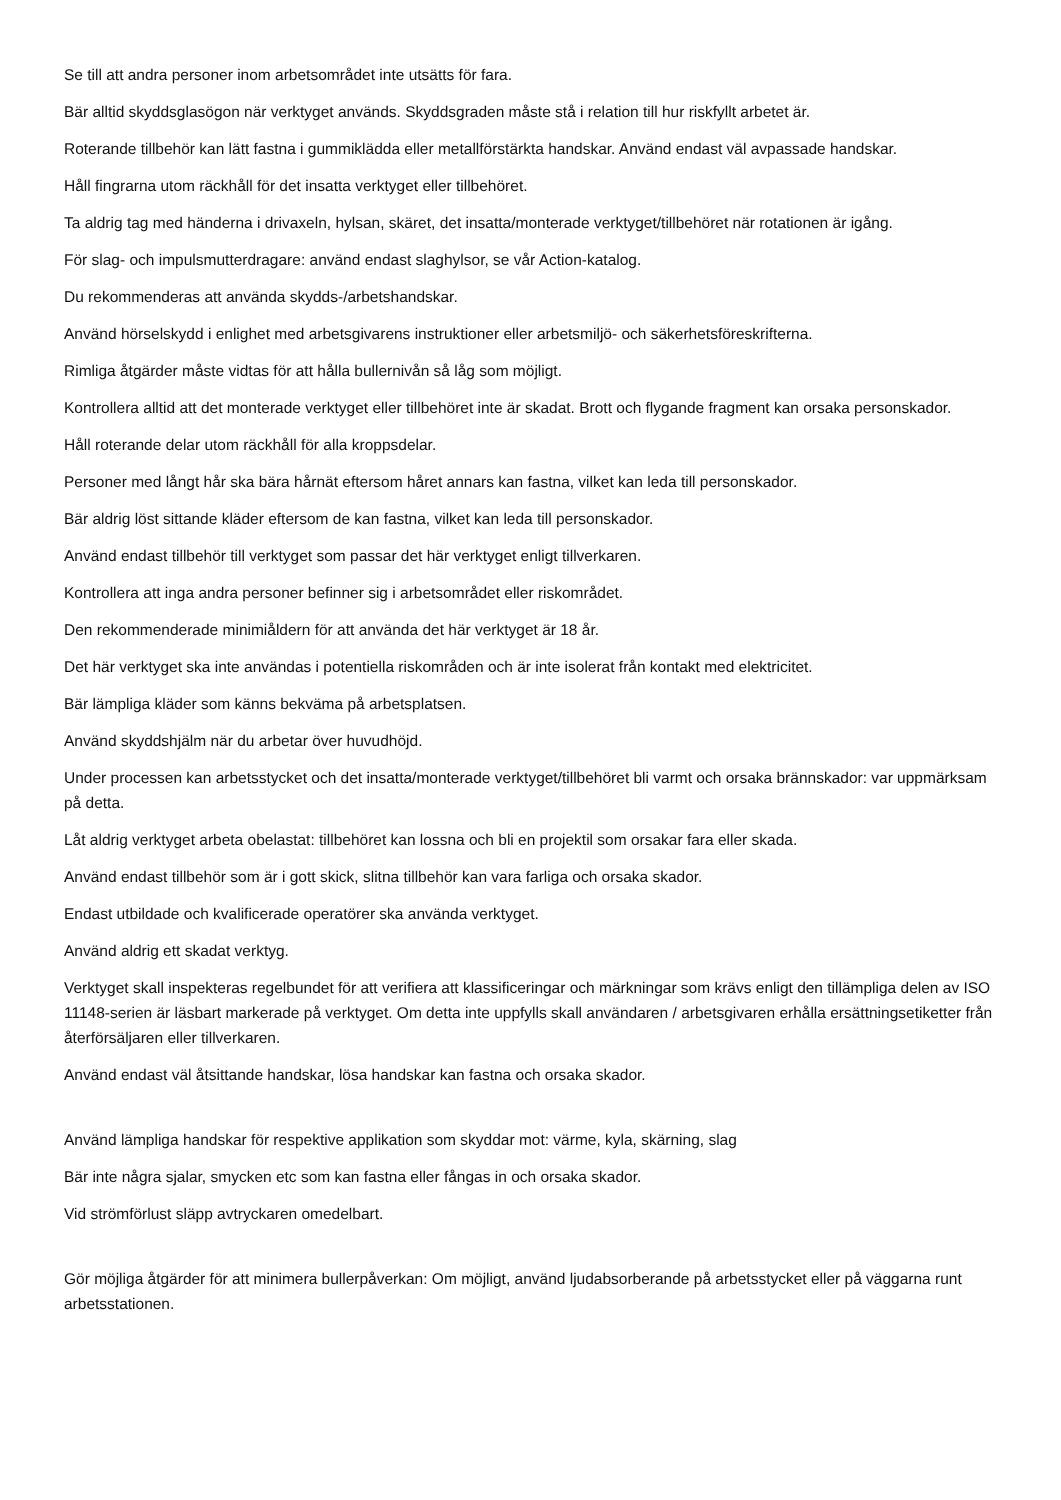Se till att andra personer inom arbetsområdet inte utsätts för fara.
Bär alltid skyddsglasögon när verktyget används. Skyddsgraden måste stå i relation till hur riskfyllt arbetet är.
Roterande tillbehör kan lätt fastna i gummiklädda eller metallförstärkta handskar. Använd endast väl avpassade handskar.
Håll fingrarna utom räckhåll för det insatta verktyget eller tillbehöret.
Ta aldrig tag med händerna i drivaxeln, hylsan, skäret, det insatta/monterade verktyget/tillbehöret när rotationen är igång.
För slag- och impulsmutterdragare: använd endast slaghylsor, se vår Action-katalog.
Du rekommenderas att använda skydds-/arbetshandskar.
Använd hörselskydd i enlighet med arbetsgivarens instruktioner eller arbetsmiljö- och säkerhetsföreskrifterna.
Rimliga åtgärder måste vidtas för att hålla bullernivån så låg som möjligt.
Kontrollera alltid att det monterade verktyget eller tillbehöret inte är skadat. Brott och flygande fragment kan orsaka personskador.
Håll roterande delar utom räckhåll för alla kroppsdelar.
Personer med långt hår ska bära hårnät eftersom håret annars kan fastna, vilket kan leda till personskador.
Bär aldrig löst sittande kläder eftersom de kan fastna, vilket kan leda till personskador.
Använd endast tillbehör till verktyget som passar det här verktyget enligt tillverkaren.
Kontrollera att inga andra personer befinner sig i arbetsområdet eller riskområdet.
Den rekommenderade minimiåldern för att använda det här verktyget är 18 år.
Det här verktyget ska inte användas i potentiella riskområden och är inte isolerat från kontakt med elektricitet.
Bär lämpliga kläder som känns bekväma på arbetsplatsen.
Använd skyddshjälm när du arbetar över huvudhöjd.
Under processen kan arbetsstycket och det insatta/monterade verktyget/tillbehöret bli varmt och orsaka brännskador: var uppmärksam på detta.
Låt aldrig verktyget arbeta obelastat: tillbehöret kan lossna och bli en projektil som orsakar fara eller skada.
Använd endast tillbehör som är i gott skick, slitna tillbehör kan vara farliga och orsaka skador.
Endast utbildade och kvalificerade operatörer ska använda verktyget.
Använd aldrig ett skadat verktyg.
Verktyget skall inspekteras regelbundet för att verifiera att klassificeringar och märkningar som krävs enligt den tillämpliga delen av ISO 11148-serien är läsbart markerade på verktyget. Om detta inte uppfylls skall användaren / arbetsgivaren erhålla ersättningsetiketter från återförsäljaren eller tillverkaren.
Använd endast väl åtsittande handskar, lösa handskar kan fastna och orsaka skador.
Använd lämpliga handskar för respektive applikation som skyddar mot: värme, kyla, skärning, slag
Bär inte några sjalar, smycken etc som kan fastna eller fångas in och orsaka skador.
Vid strömförlust släpp avtryckaren omedelbart.
Gör möjliga åtgärder för att minimera bullerpåverkan: Om möjligt, använd ljudabsorberande på arbetsstycket eller på väggarna runt arbetsstationen.